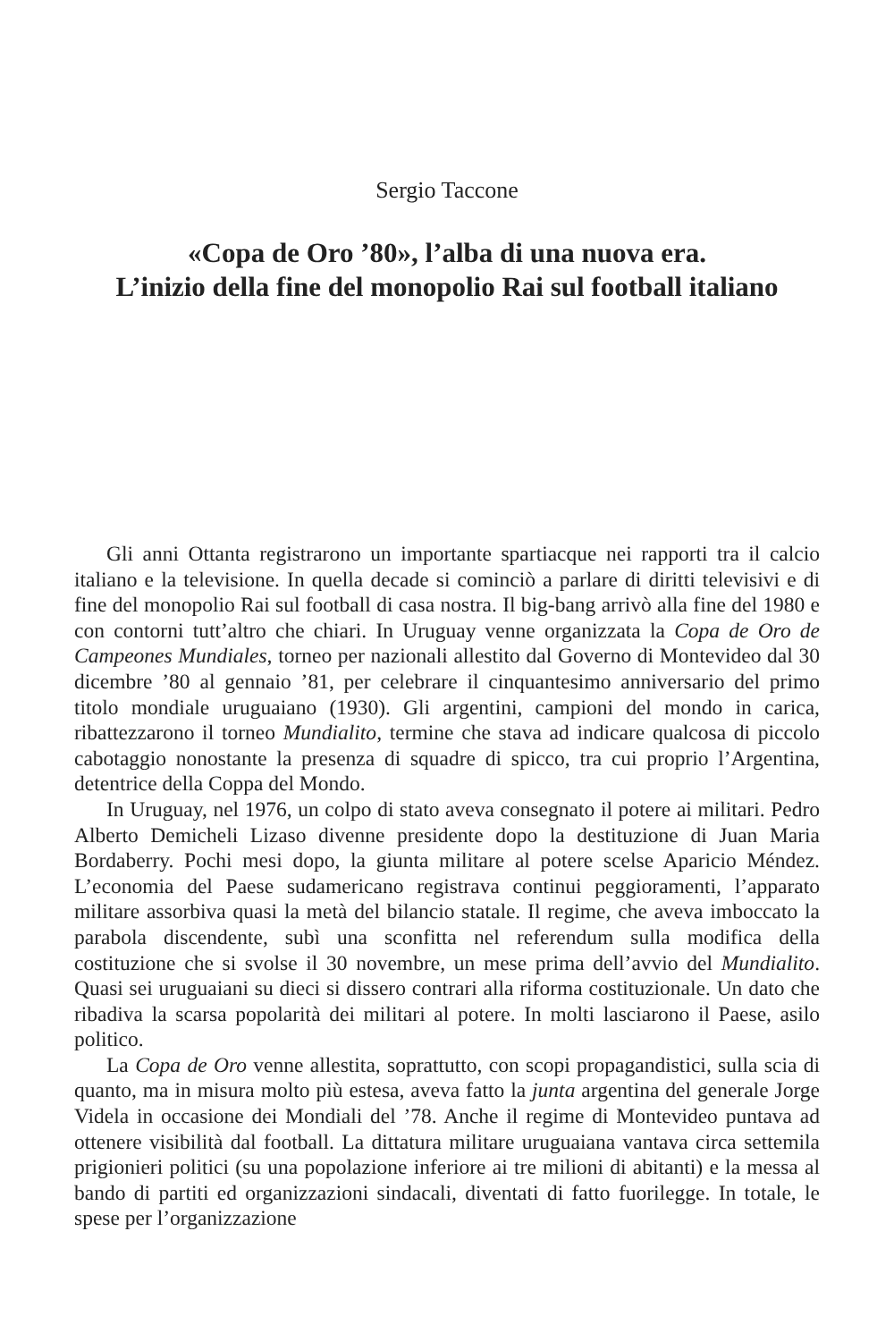Sergio Taccone
«Copa de Oro ’80», l’alba di una nuova era.
L’inizio della fine del monopolio Rai sul football italiano
Gli anni Ottanta registrarono un importante spartiacque nei rapporti tra il calcio italiano e la televisione. In quella decade si cominciò a parlare di diritti televisivi e di fine del monopolio Rai sul football di casa nostra. Il big-bang arrivò alla fine del 1980 e con contorni tutt’altro che chiari. In Uruguay venne organizzata la Copa de Oro de Campeones Mundiales, torneo per nazionali allestito dal Governo di Montevideo dal 30 dicembre ’80 al gennaio ’81, per celebrare il cinquantesimo anniversario del primo titolo mondiale uruguaiano (1930). Gli argentini, campioni del mondo in carica, ribattezzarono il torneo Mundialito, termine che stava ad indicare qualcosa di piccolo cabotaggio nonostante la presenza di squadre di spicco, tra cui proprio l’Argentina, detentrice della Coppa del Mondo.
In Uruguay, nel 1976, un colpo di stato aveva consegnato il potere ai militari. Pedro Alberto Demicheli Lizaso divenne presidente dopo la destituzione di Juan Maria Bordaberry. Pochi mesi dopo, la giunta militare al potere scelse Aparicio Méndez. L’economia del Paese sudamericano registrava continui peggioramenti, l’apparato militare assorbiva quasi la metà del bilancio statale. Il regime, che aveva imboccato la parabola discendente, subì una sconfitta nel referendum sulla modifica della costituzione che si svolse il 30 novembre, un mese prima dell’avvio del Mundialito. Quasi sei uruguaiani su dieci si dissero contrari alla riforma costituzionale. Un dato che ribadiva la scarsa popolarità dei militari al potere. In molti lasciarono il Paese, asilo politico.
La Copa de Oro venne allestita, soprattutto, con scopi propagandistici, sulla scia di quanto, ma in misura molto più estesa, aveva fatto la junta argentina del generale Jorge Videla in occasione dei Mondiali del ’78. Anche il regime di Montevideo puntava ad ottenere visibilità dal football. La dittatura militare uruguaiana vantava circa settemila prigionieri politici (su una popolazione inferiore ai tre milioni di abitanti) e la messa al bando di partiti ed organizzazioni sindacali, diventati di fatto fuorilegge. In totale, le spese per l’organizzazione